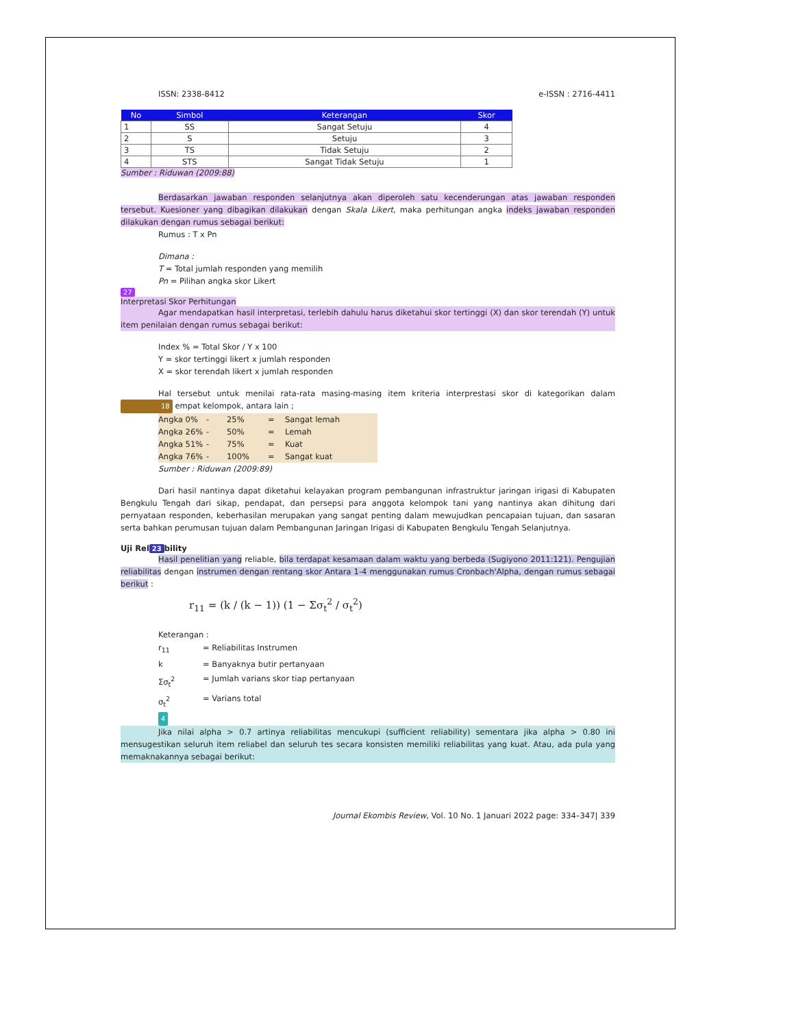ISSN: 2338-8412 e-ISSN : 2716-4411
| No | Simbol | Keterangan | Skor |
| --- | --- | --- | --- |
| 1 | SS | Sangat Setuju | 4 |
| 2 | S | Setuju | 3 |
| 3 | TS | Tidak Setuju | 2 |
| 4 | STS | Sangat Tidak Setuju | 1 |
Sumber : Riduwan (2009:88)
Berdasarkan jawaban responden selanjutnya akan diperoleh satu kecenderungan atas jawaban responden tersebut. Kuesioner yang dibagikan dilakukan dengan Skala Likert, maka perhitungan angka indeks jawaban responden dilakukan dengan rumus sebagai berikut:
Rumus : T x Pn
Dimana :
T = Total jumlah responden yang memilih
Pn = Pilihan angka skor Likert
27
Interpretasi Skor Perhitungan
Agar mendapatkan hasil interpretasi, terlebih dahulu harus diketahui skor tertinggi (X) dan skor terendah (Y) untuk item penilaian dengan rumus sebagai berikut:
Index % = Total Skor / Y x 100
Y = skor tertinggi likert x jumlah responden
X = skor terendah likert x jumlah responden
Hal tersebut untuk menilai rata-rata masing-masing item kriteria interprestasi skor di kategorikan dalam 18 empat kelompok, antara lain ;
Angka 0% - 25% = Sangat lemah
Angka 26% - 50% = Lemah
Angka 51% - 75% = Kuat
Angka 76% - 100% = Sangat kuat
Sumber : Riduwan (2009:89)
Dari hasil nantinya dapat diketahui kelayakan program pembangunan infrastruktur jaringan irigasi di Kabupaten Bengkulu Tengah dari sikap, pendapat, dan persepsi para anggota kelompok tani yang nantinya akan dihitung dari pernyataan responden, keberhasilan merupakan yang sangat penting dalam mewujudkan pencapaian tujuan, dan sasaran serta bahkan perumusan tujuan dalam Pembangunan Jaringan Irigasi di Kabupaten Bengkulu Tengah Selanjutnya.
Uji Rel 23 bility
Hasil penelitian yang reliable, bila terdapat kesamaan dalam waktu yang berbeda (Sugiyono 2011:121). Pengujian reliabilitas dengan instrumen dengan rentang skor Antara 1-4 menggunakan rumus Cronbach'Alpha, dengan rumus sebagai berikut :
r<sub>11</sub> = (k / (k − 1)) (1 − Σσ<sub>t</sub><sup>2</sup> / σ<sub>t</sub><sup>2</sup>)
Keterangan :
r<sub>11</sub> = Reliabilitas Instrumen k = Banyaknya butir pertanyaan Σσ<sub>t</sub><sup>2</sup> = Jumlah varians skor tiap pertanyaan σ<sub>t</sub><sup>2</sup> = Varians total
4
Jika nilai alpha > 0.7 artinya reliabilitas mencukupi (sufficient reliability) sementara jika alpha > 0.80 ini mensugestikan seluruh item reliabel dan seluruh tes secara konsisten memiliki reliabilitas yang kuat. Atau, ada pula yang memaknakannya sebagai berikut:
Journal Ekombis Review, Vol. 10 No. 1 Januari 2022 page: 334–347| 339